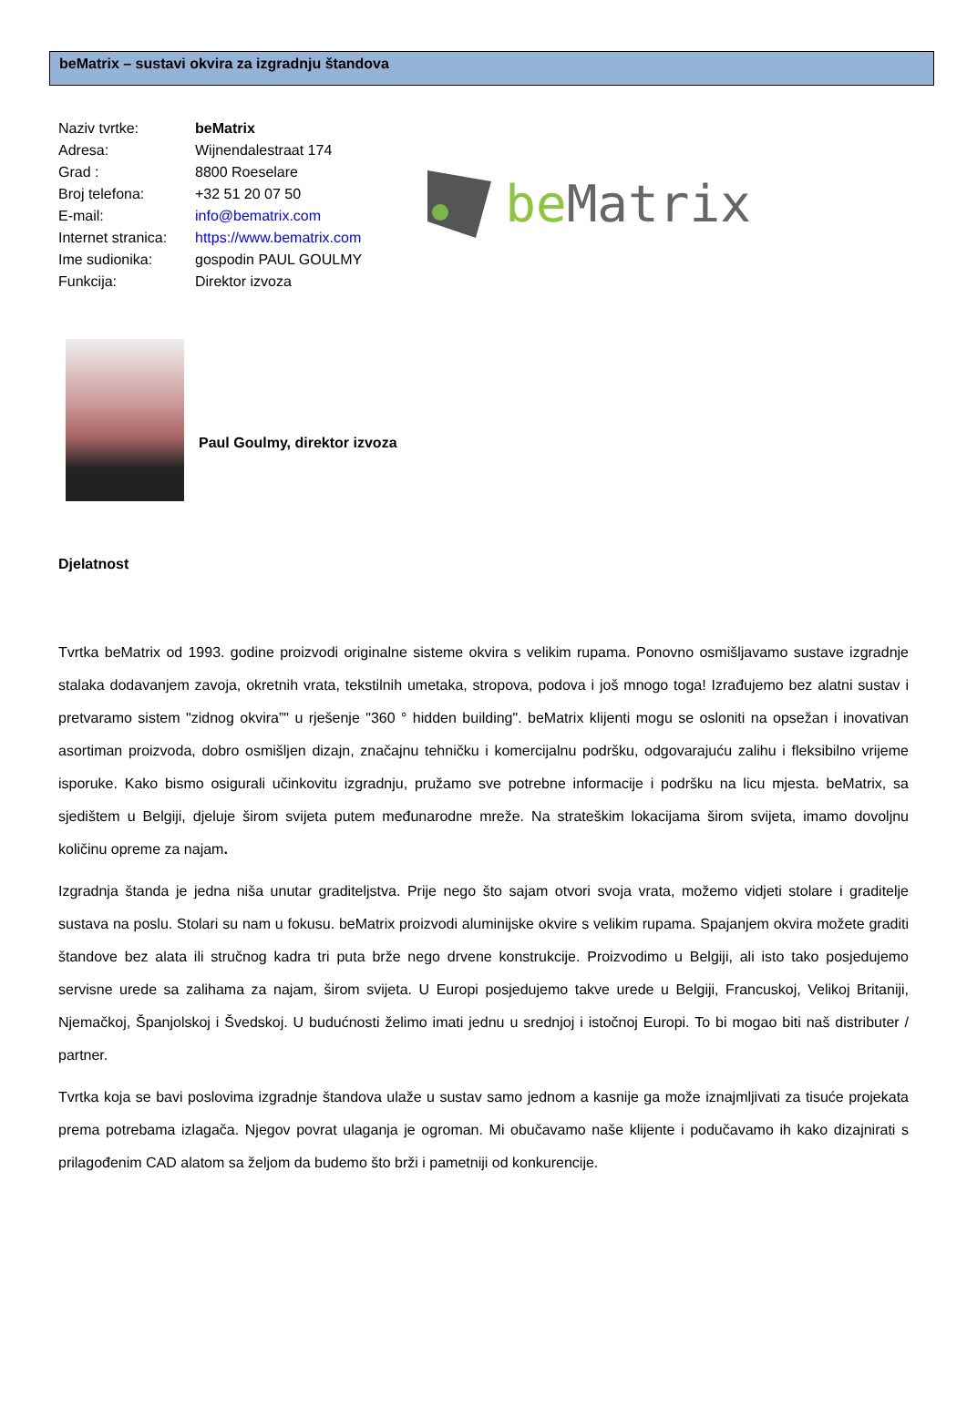beMatrix – sustavi okvira za izgradnju štandova
| Naziv tvrtke: | beMatrix |
| Adresa: | Wijnendalestraat 174 |
| Grad : | 8800 Roeselare |
| Broj telefona: | +32 51 20 07 50 |
| E-mail: | info@bematrix.com |
| Internet stranica: | https://www.bematrix.com |
| Ime sudionika: | gospodin PAUL GOULMY |
| Funkcija: | Direktor izvoza |
be Matrix
Paul Goulmy, direktor izvoza
Djelatnost
Tvrtka beMatrix od 1993. godine proizvodi originalne sisteme okvira s velikim rupama. Ponovno osmišljavamo sustave izgradnje stalaka dodavanjem zavoja, okretnih vrata, tekstilnih umetaka, stropova, podova i još mnogo toga! Izrađujemo bez alatni sustav i pretvaramo sistem "zidnog okvira”" u rješenje "360 ° hidden building". beMatrix klijenti mogu se osloniti na opsežan i inovativan asortiman proizvoda, dobro osmišljen dizajn, značajnu tehničku i komercijalnu podršku, odgovarajuću zalihu i fleksibilno vrijeme isporuke. Kako bismo osigurali učinkovitu izgradnju, pružamo sve potrebne informacije i podršku na licu mjesta. beMatrix, sa sjedištem u Belgiji, djeluje širom svijeta putem međunarodne mreže. Na strateškim lokacijama širom svijeta, imamo dovoljnu količinu opreme za najam.
Izgradnja štanda je jedna niša unutar graditeljstva. Prije nego što sajam otvori svoja vrata, možemo vidjeti stolare i graditelje sustava na poslu. Stolari su nam u fokusu. beMatrix proizvodi aluminijske okvire s velikim rupama. Spajanjem okvira možete graditi štandove bez alata ili stručnog kadra tri puta brže nego drvene konstrukcije. Proizvodimo u Belgiji, ali isto tako posjedujemo servisne urede sa zalihama za najam, širom svijeta. U Europi posjedujemo takve urede u Belgiji, Francuskoj, Velikoj Britaniji, Njemačkoj, Španjolskoj i Švedskoj. U budućnosti želimo imati jednu u srednjoj i istočnoj Europi. To bi mogao biti naš distributer / partner.
Tvrtka koja se bavi poslovima izgradnje štandova ulaže u sustav samo jednom a kasnije ga može iznajmljivati za tisuće projekata prema potrebama izlagača. Njegov povrat ulaganja je ogroman. Mi obučavamo naše klijente i podučavamo ih kako dizajnirati s prilagođenim CAD alatom sa željom da budemo što brži i pametniji od konkurencije.